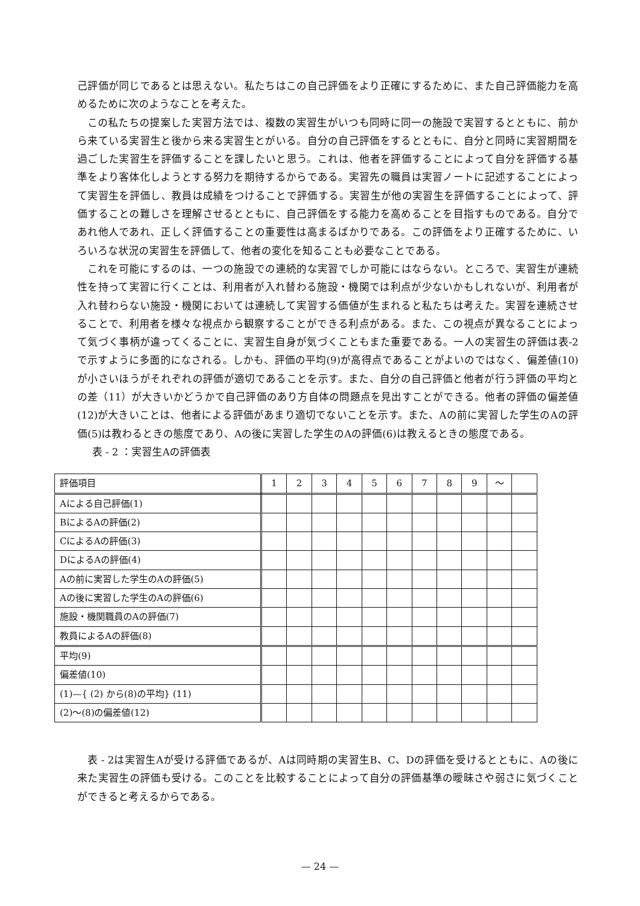己評価が同じであるとは思えない。私たちはこの自己評価をより正確にするために、また自己評価能力を高めるために次のようなことを考えた。
この私たちの提案した実習方法では、複数の実習生がいつも同時に同一の施設で実習するとともに、前から来ている実習生と後から来る実習生とがいる。自分の自己評価をするとともに、自分と同時に実習期間を過ごした実習生を評価することを課したいと思う。これは、他者を評価することによって自分を評価する基準をより客体化しようとする努力を期待するからである。実習先の職員は実習ノートに記述することによって実習生を評価し、教員は成績をつけることで評価する。実習生が他の実習生を評価することによって、評価することの難しさを理解させるとともに、自己評価をする能力を高めることを目指すものである。自分であれ他人であれ、正しく評価することの重要性は高まるばかりである。この評価をより正確するために、いろいろな状況の実習生を評価して、他者の変化を知ることも必要なことである。
これを可能にするのは、一つの施設での連続的な実習でしか可能にはならない。ところで、実習生が連続性を持って実習に行くことは、利用者が入れ替わる施設・機関では利点が少ないかもしれないが、利用者が入れ替わらない施設・機関においては連続して実習する価値が生まれると私たちは考えた。実習を連続させることで、利用者を様々な視点から観察することができる利点がある。また、この視点が異なることによって気づく事柄が違ってくることに、実習生自身が気づくこともまた重要である。一人の実習生の評価は表-2 で示すように多面的になされる。しかも、評価の平均(9)が高得点であることがよいのではなく、偏差値(10)が小さいほうがそれぞれの評価が適切であることを示す。また、自分の自己評価と他者が行う評価の平均との差（11）が大きいかどうかで自己評価のあり方自体の問題点を見出すことができる。他者の評価の偏差値(12)が大きいことは、他者による評価があまり適切でないことを示す。また、Aの前に実習した学生のAの評価(5)は教わるときの態度であり、Aの後に実習した学生のAの評価(6)は教えるときの態度である。
表 - 2 ：実習生Aの評価表
| 評価項目 | 1 | 2 | 3 | 4 | 5 | 6 | 7 | 8 | 9 | ～ | |
| Aによる自己評価(1) | | | | | | | | | | | |
| BによるAの評価(2) | | | | | | | | | | | |
| CによるAの評価(3) | | | | | | | | | | | |
| DによるAの評価(4) | | | | | | | | | | | |
| Aの前に実習した学生のAの評価(5) | | | | | | | | | | | |
| Aの後に実習した学生のAの評価(6) | | | | | | | | | | | |
| 施設・機関職員のAの評価(7) | | | | | | | | | | | |
| 教員によるAの評価(8) | | | | | | | | | | | |
| 平均(9) | | | | | | | | | | | |
| 偏差値(10) | | | | | | | | | | | |
| (1)—{ (2) から(8)の平均} (11) | | | | | | | | | | | |
| (2)～(8)の偏差値(12) | | | | | | | | | | | |
表 - 2は実習生Aが受ける評価であるが、Aは同時期の実習生B、C、Dの評価を受けるとともに、Aの後に来た実習生の評価も受ける。このことを比較することによって自分の評価基準の曖昧さや弱さに気づくことができると考えるからである。
— 24 —